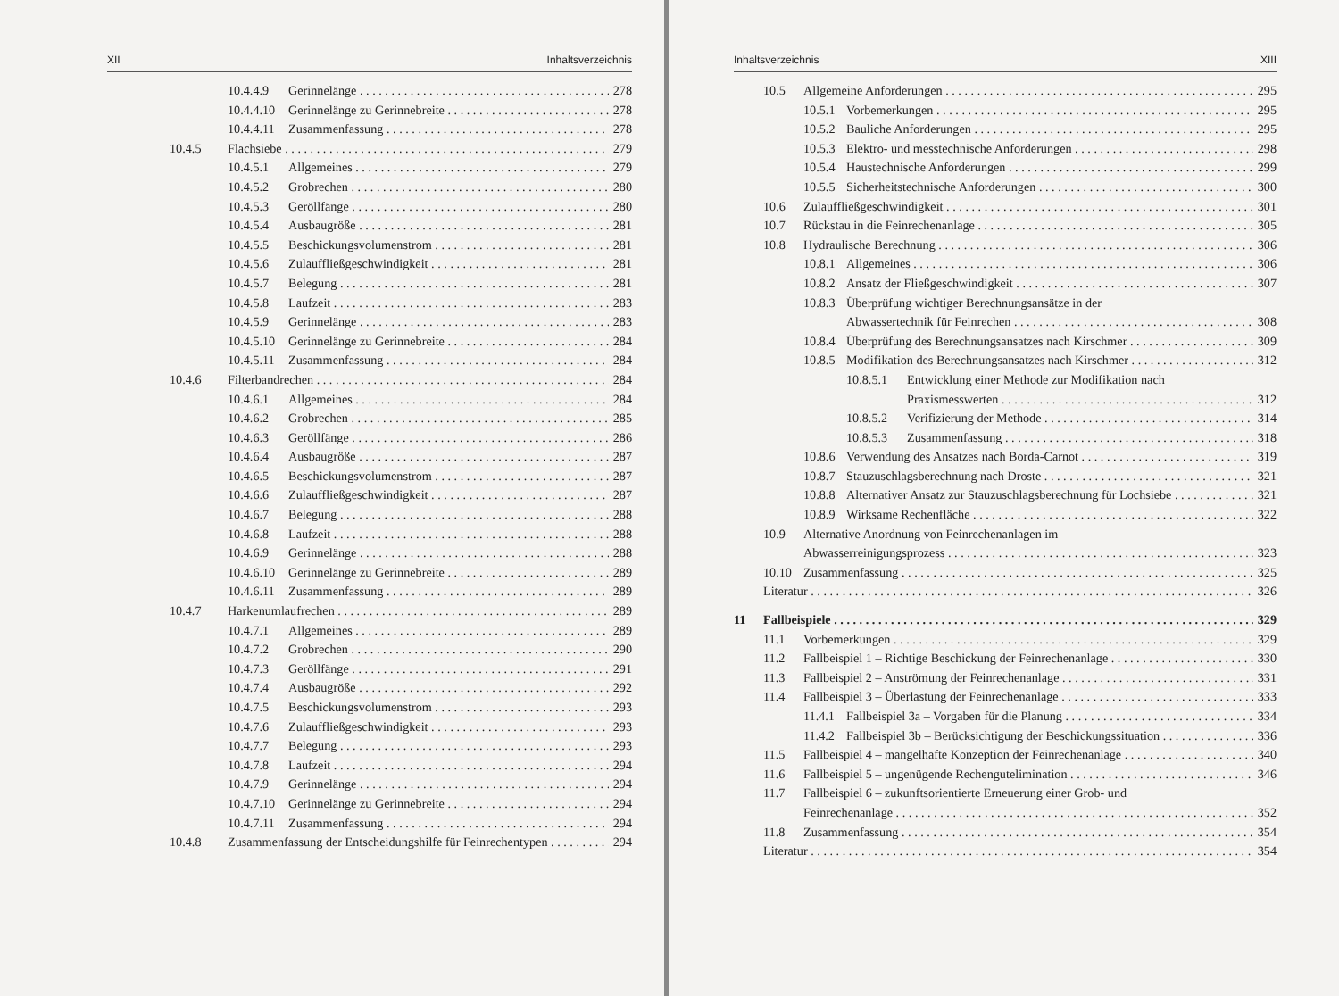XII Inhaltsverzeichnis
10.4.4.9 Gerinnelänge 278
10.4.4.10 Gerinnelänge zu Gerinnebreite 278
10.4.4.11 Zusammenfassung 278
10.4.5 Flachsiebe 279
10.4.5.1 Allgemeines 279
10.4.5.2 Grobrechen 280
10.4.5.3 Geröllfänge 280
10.4.5.4 Ausbaugröße 281
10.4.5.5 Beschickungsvolumenstrom 281
10.4.5.6 Zulauffließgeschwindigkeit 281
10.4.5.7 Belegung 281
10.4.5.8 Laufzeit 283
10.4.5.9 Gerinnelänge 283
10.4.5.10 Gerinnelänge zu Gerinnebreite 284
10.4.5.11 Zusammenfassung 284
10.4.6 Filterbandrechen 284
10.4.6.1 Allgemeines 284
10.4.6.2 Grobrechen 285
10.4.6.3 Geröllfänge 286
10.4.6.4 Ausbaugröße 287
10.4.6.5 Beschickungsvolumenstrom 287
10.4.6.6 Zulauffließgeschwindigkeit 287
10.4.6.7 Belegung 288
10.4.6.8 Laufzeit 288
10.4.6.9 Gerinnelänge 288
10.4.6.10 Gerinnelänge zu Gerinnebreite 289
10.4.6.11 Zusammenfassung 289
10.4.7 Harkenumlaufrechen 289
10.4.7.1 Allgemeines 289
10.4.7.2 Grobrechen 290
10.4.7.3 Geröllfänge 291
10.4.7.4 Ausbaugröße 292
10.4.7.5 Beschickungsvolumenstrom 293
10.4.7.6 Zulauffließgeschwindigkeit 293
10.4.7.7 Belegung 293
10.4.7.8 Laufzeit 294
10.4.7.9 Gerinnelänge 294
10.4.7.10 Gerinnelänge zu Gerinnebreite 294
10.4.7.11 Zusammenfassung 294
10.4.8 Zusammenfassung der Entscheidungshilfe für Feinrechentypen 294
Inhaltsverzeichnis XIII
10.5 Allgemeine Anforderungen 295
10.5.1 Vorbemerkungen 295
10.5.2 Bauliche Anforderungen 295
10.5.3 Elektro- und messtechnische Anforderungen 298
10.5.4 Haustechnische Anforderungen 299
10.5.5 Sicherheitstechnische Anforderungen 300
10.6 Zulauffließgeschwindigkeit 301
10.7 Rückstau in die Feinrechenanlage 305
10.8 Hydraulische Berechnung 306
10.8.1 Allgemeines 306
10.8.2 Ansatz der Fließgeschwindigkeit 307
10.8.3 Überprüfung wichtiger Berechnungsansätze in der
Abwassertechnik für Feinrechen 308
10.8.4 Überprüfung des Berechnungsansatzes nach Kirschmer 309
10.8.5 Modifikation des Berechnungsansatzes nach Kirschmer 312
10.8.5.1 Entwicklung einer Methode zur Modifikation nach
Praxismesswerten 312
10.8.5.2 Verifizierung der Methode 314
10.8.5.3 Zusammenfassung 318
10.8.6 Verwendung des Ansatzes nach Borda-Carnot 319
10.8.7 Stauzuschlagsberechnung nach Droste 321
10.8.8 Alternativer Ansatz zur Stauzuschlagsberechnung für Lochsiebe 321
10.8.9 Wirksame Rechenfläche 322
10.9 Alternative Anordnung von Feinrechenanlagen im
Abwasserreinigungsprozess 323
10.10 Zusammenfassung 325
Literatur 326
11 Fallbeispiele 329
11.1 Vorbemerkungen 329
11.2 Fallbeispiel 1 – Richtige Beschickung der Feinrechenanlage 330
11.3 Fallbeispiel 2 – Anströmung der Feinrechenanlage 331
11.4 Fallbeispiel 3 – Überlastung der Feinrechenanlage 333
11.4.1 Fallbeispiel 3a – Vorgaben für die Planung 334
11.4.2 Fallbeispiel 3b – Berücksichtigung der Beschickungssituation 336
11.5 Fallbeispiel 4 – mangelhafte Konzeption der Feinrechenanlage 340
11.6 Fallbeispiel 5 – ungenügende Rechengutelimination 346
11.7 Fallbeispiel 6 – zukunftsorientierte Erneuerung einer Grob- und
Feinrechenanlage 352
11.8 Zusammenfassung 354
Literatur 354